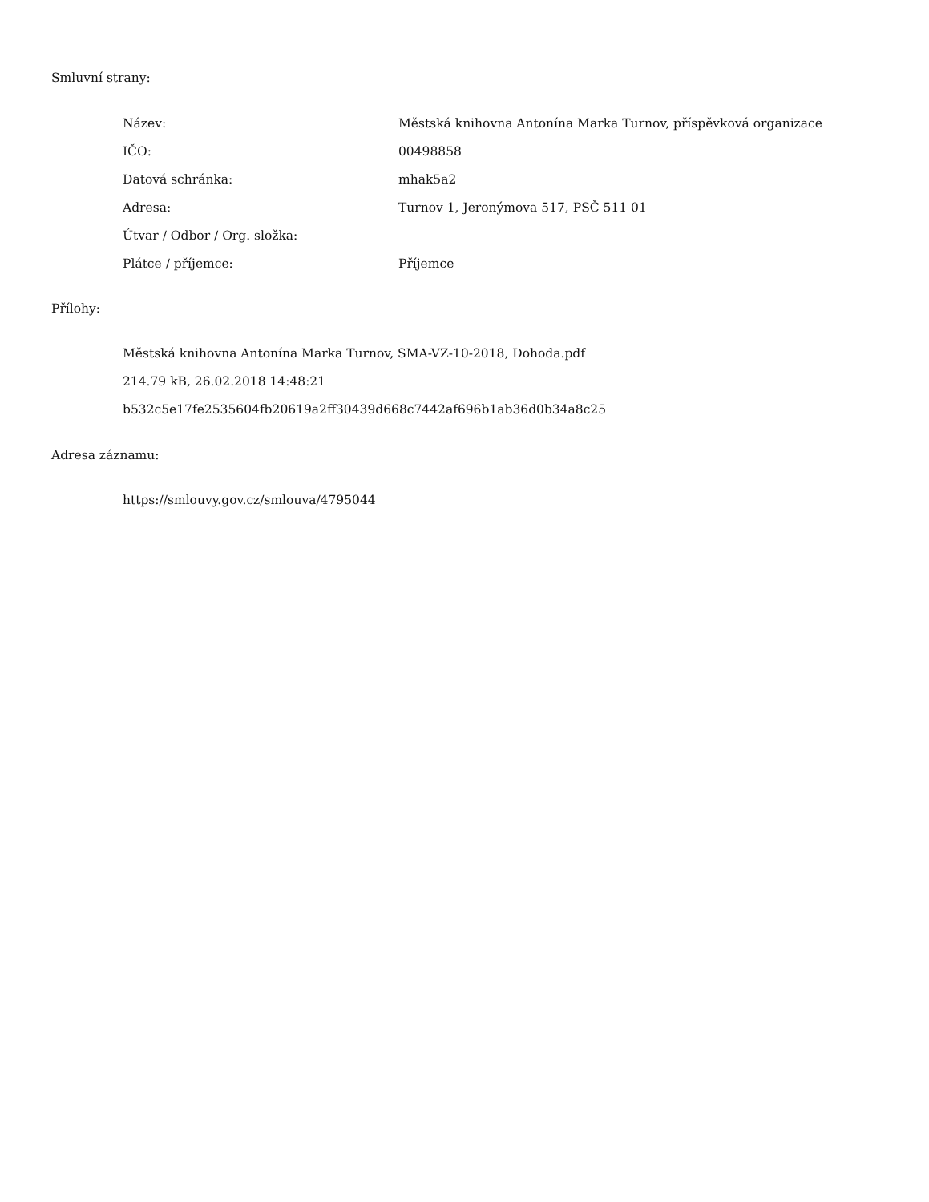Smluvní strany:
| Název: | Městská knihovna Antonína Marka Turnov, příspěvková organizace |
| IČO: | 00498858 |
| Datová schránka: | mhak5a2 |
| Adresa: | Turnov 1, Jeronýmova 517, PSČ 511 01 |
| Útvar / Odbor / Org. složka: | |
| Plátce / příjemce: | Příjemce |
Přílohy:
Městská knihovna Antonína Marka Turnov, SMA-VZ-10-2018, Dohoda.pdf
214.79 kB, 26.02.2018 14:48:21
b532c5e17fe2535604fb20619a2ff30439d668c7442af696b1ab36d0b34a8c25
Adresa záznamu:
https://smlouvy.gov.cz/smlouva/4795044